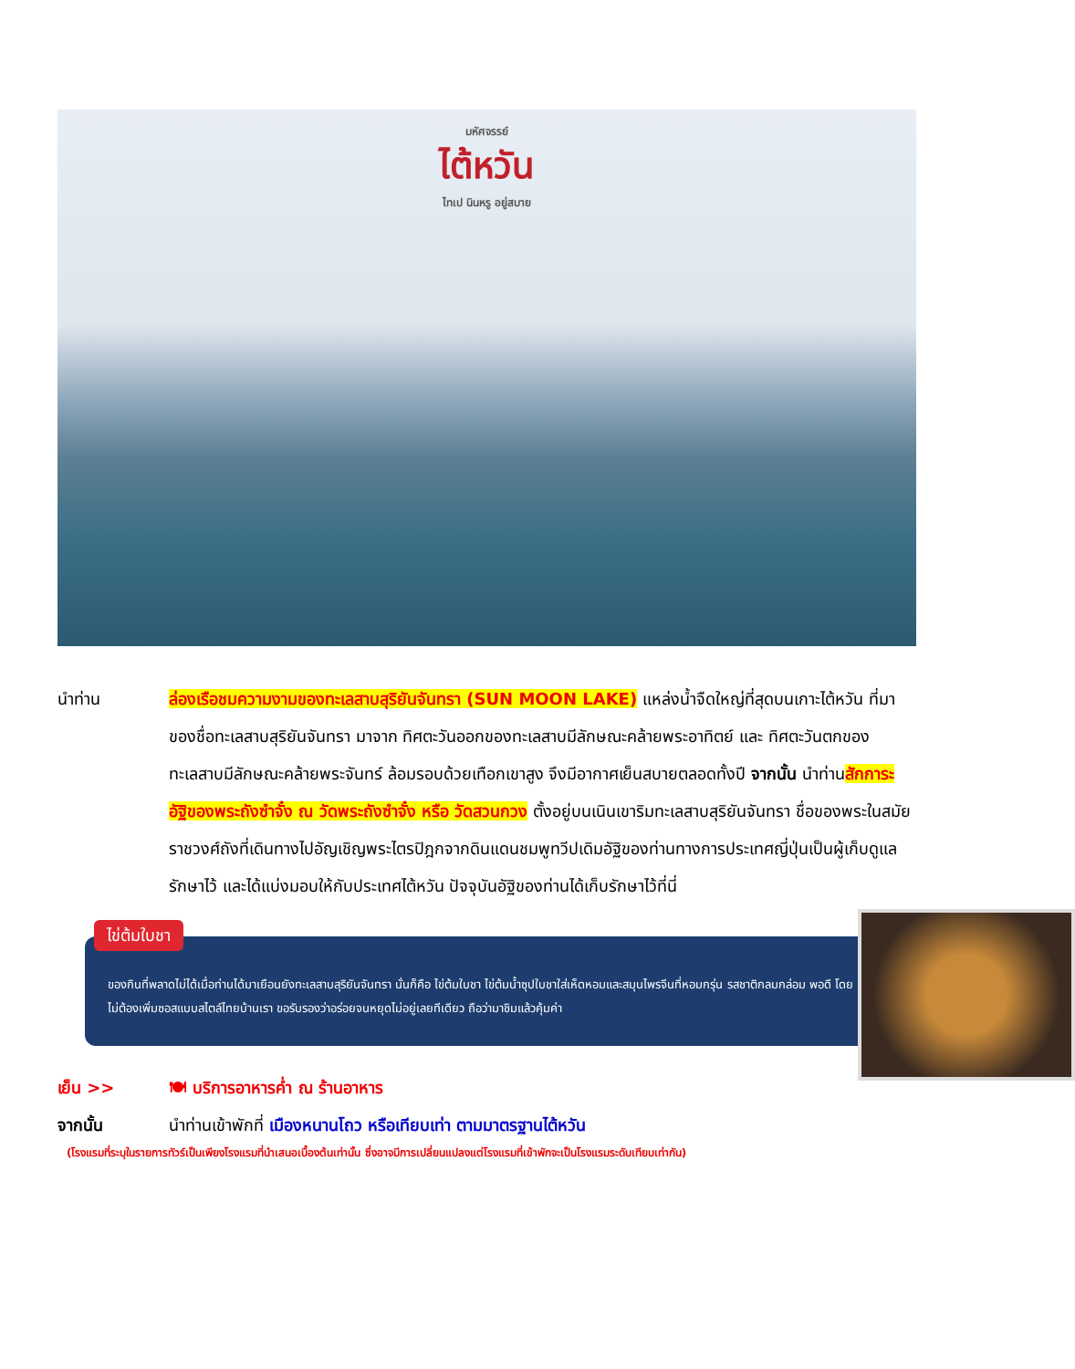มหัศจรรย์
ไต้หวัน
ไทเป นินหรู อยู่สบาย
นำท่าน ล่องเรือชมความงามของทะเลสาบสุริยันจันทรา (SUN MOON LAKE) แหล่งน้ำจืดใหญ่ที่สุดบนเกาะไต้หวัน ที่มาของชื่อทะเลสาบสุริยันจันทรา มาจาก ทิศตะวันออกของทะเลสาบมีลักษณะคล้ายพระอาทิตย์ และ ทิศตะวันตกของทะเลสาบมีลักษณะคล้ายพระจันทร์ ล้อมรอบด้วยเทือกเขาสูง จึงมีอากาศเย็นสบายตลอดทั้งปี จากนั้น นำท่านสักการะอัฐิของพระถังซำจั๋ง ณ วัดพระถังซำจั๋ง หรือ วัดสวนกวง ตั้งอยู่บนเนินเขาริมทะเลสาบสุริยันจันทรา ชื่อของพระในสมัยราชวงศ์ถังที่เดินทางไปอัญเชิญพระไตรปิฎกจากดินแดนชมพูทวีปเดิมอัฐิของท่านทางการประเทศญี่ปุ่นเป็นผู้เก็บดูแลรักษาไว้ และได้แบ่งมอบให้กับประเทศไต้หวัน ปัจจุบันอัฐิของท่านได้เก็บรักษาไว้ที่นี่
ไข่ต้มใบชา
ของกินที่พลาดไม่ได้เมื่อท่านได้มาเยือนยังทะเลสาบสุริยันจันทรา นั่นก็คือ ไข่ต้มใบชา ไข่ต้มน้ำซุปใบชาใส่เห็ดหอมและสมุนไพรจีนที่หอมกรุ่น รสชาติกลมกล่อม พอดี โดยไม่ต้องเพิ่มซอสแบบสไตล์ไทยบ้านเรา ขอรับรองว่าอร่อยจนหยุดไม่อยู่เลยทีเดียว ถือว่ามาชิมแล้วคุ้มค่า
เย็น >> 🍽 บริการอาหารค่ำ ณ ร้านอาหาร
จากนั้น นำท่านเข้าพักที่ เมืองหนานโถว หรือเทียบเท่า ตามมาตรฐานไต้หวัน
(โรงแรมที่ระบุในรายการทัวร์เป็นเพียงโรงแรมที่นำเสนอเบื้องต้นเท่านั้น ซึ่งอาจมีการเปลี่ยนแปลงแต่โรงแรมที่เข้าพักจะเป็นโรงแรมระดับเทียบเท่ากัน)